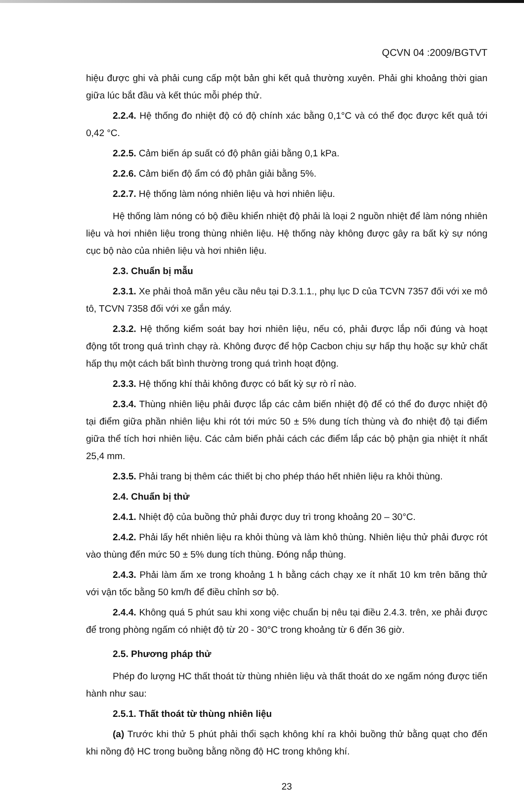QCVN 04 :2009/BGTVT
hiệu được ghi và phải cung cấp một bản ghi kết quả thường xuyên. Phải ghi khoảng thời gian giữa lúc bắt đầu và kết thúc mỗi phép thử.
2.2.4. Hệ thống đo nhiệt độ có độ chính xác bằng 0,1°C và có thể đọc được kết quả tới 0,42 °C.
2.2.5. Cảm biến áp suất có độ phân giải bằng 0,1 kPa.
2.2.6. Cảm biến độ ẩm có độ phân giải bằng 5%.
2.2.7. Hệ thống làm nóng nhiên liệu và hơi nhiên liệu.
Hệ thống làm nóng có bộ điều khiển nhiệt độ phải là loại 2 nguồn nhiệt để làm nóng nhiên liệu và hơi nhiên liệu trong thùng nhiên liệu. Hệ thống này không được gây ra bất kỳ sự nóng cục bộ nào của nhiên liệu và hơi nhiên liệu.
2.3. Chuẩn bị mẫu
2.3.1. Xe phải thoả mãn yêu cầu nêu tại D.3.1.1., phụ lục D của TCVN 7357 đối với xe mô tô, TCVN 7358 đối với xe gắn máy.
2.3.2. Hệ thống kiểm soát bay hơi nhiên liệu, nếu có, phải được lắp nối đúng và hoạt động tốt trong quá trình chạy rà. Không được để hộp Cacbon chịu sự hấp thụ hoặc sự khử chất hấp thụ một cách bất bình thường trong quá trình hoạt động.
2.3.3. Hệ thống khí thải không được có bất kỳ sự rò rỉ nào.
2.3.4. Thùng nhiên liệu phải được lắp các cảm biến nhiệt độ để có thể đo được nhiệt độ tại điểm giữa phần nhiên liệu khi rót tới mức 50 ± 5% dung tích thùng và đo nhiệt độ tại điểm giữa thể tích hơi nhiên liệu. Các cảm biến phải cách các điểm lắp các bộ phận gia nhiệt ít nhất 25,4 mm.
2.3.5. Phải trang bị thêm các thiết bị cho phép tháo hết nhiên liệu ra khỏi thùng.
2.4. Chuẩn bị thử
2.4.1. Nhiệt độ của buồng thử phải được duy trì trong khoảng 20 – 30°C.
2.4.2. Phải lấy hết nhiên liệu ra khỏi thùng và làm khô thùng. Nhiên liệu thử phải được rót vào thùng đến mức 50 ± 5% dung tích thùng. Đóng nắp thùng.
2.4.3. Phải làm ấm xe trong khoảng 1 h bằng cách chạy xe ít nhất 10 km trên băng thử với vận tốc bằng 50 km/h để điều chỉnh sơ bộ.
2.4.4. Không quá 5 phút sau khi xong việc chuẩn bị nêu tại điều 2.4.3. trên, xe phải được để trong phòng ngấm có nhiệt độ từ 20 - 30°C trong khoảng từ 6 đến 36 giờ.
2.5. Phương pháp thử
Phép đo lượng HC thất thoát từ thùng nhiên liệu và thất thoát do xe ngấm nóng được tiến hành như sau:
2.5.1. Thất thoát từ thùng nhiên liệu
(a) Trước khi thử 5 phút phải thổi sạch không khí ra khỏi buồng thử bằng quạt cho đến khi nồng độ HC trong buồng bằng nồng độ HC trong không khí.
23